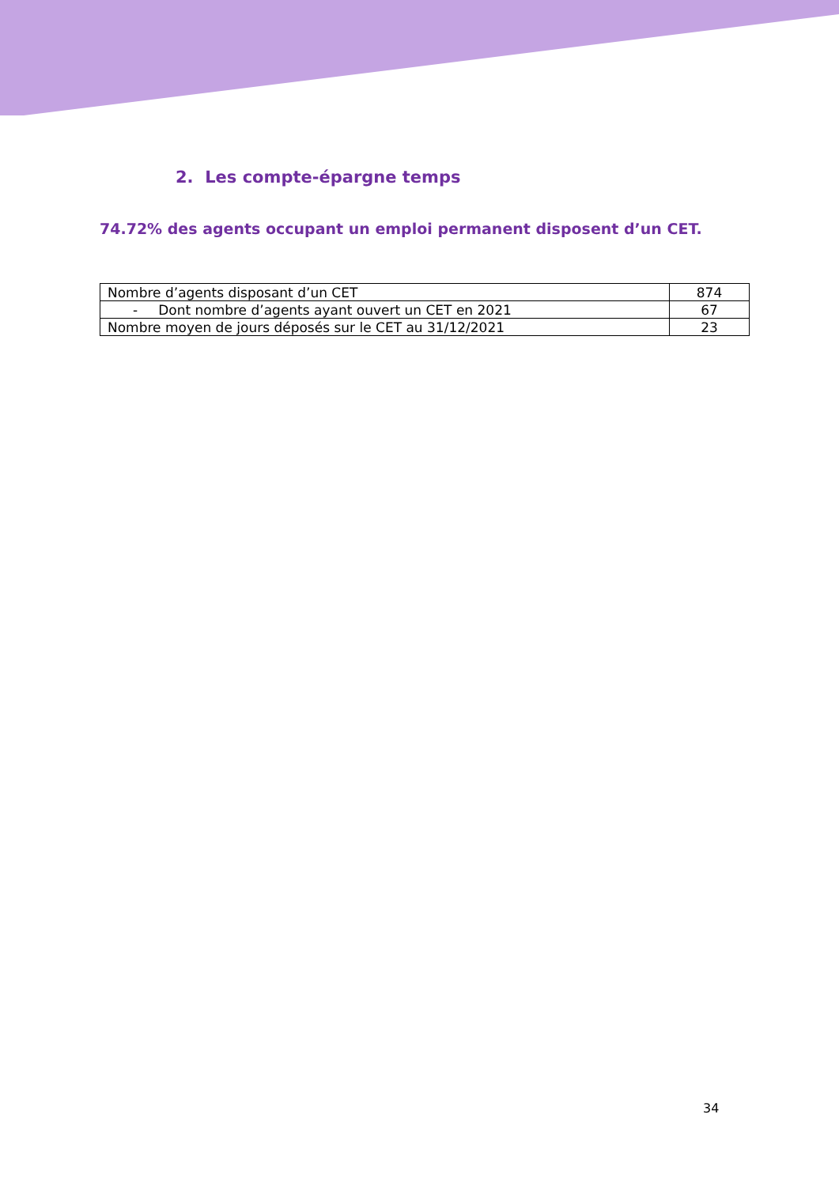2. Les compte-épargne temps
74.72% des agents occupant un emploi permanent disposent d’un CET.
| Nombre d’agents disposant d’un CET | 874 |
| - Dont nombre d’agents ayant ouvert un CET en 2021 | 67 |
| Nombre moyen de jours déposés sur le CET au 31/12/2021 | 23 |
34